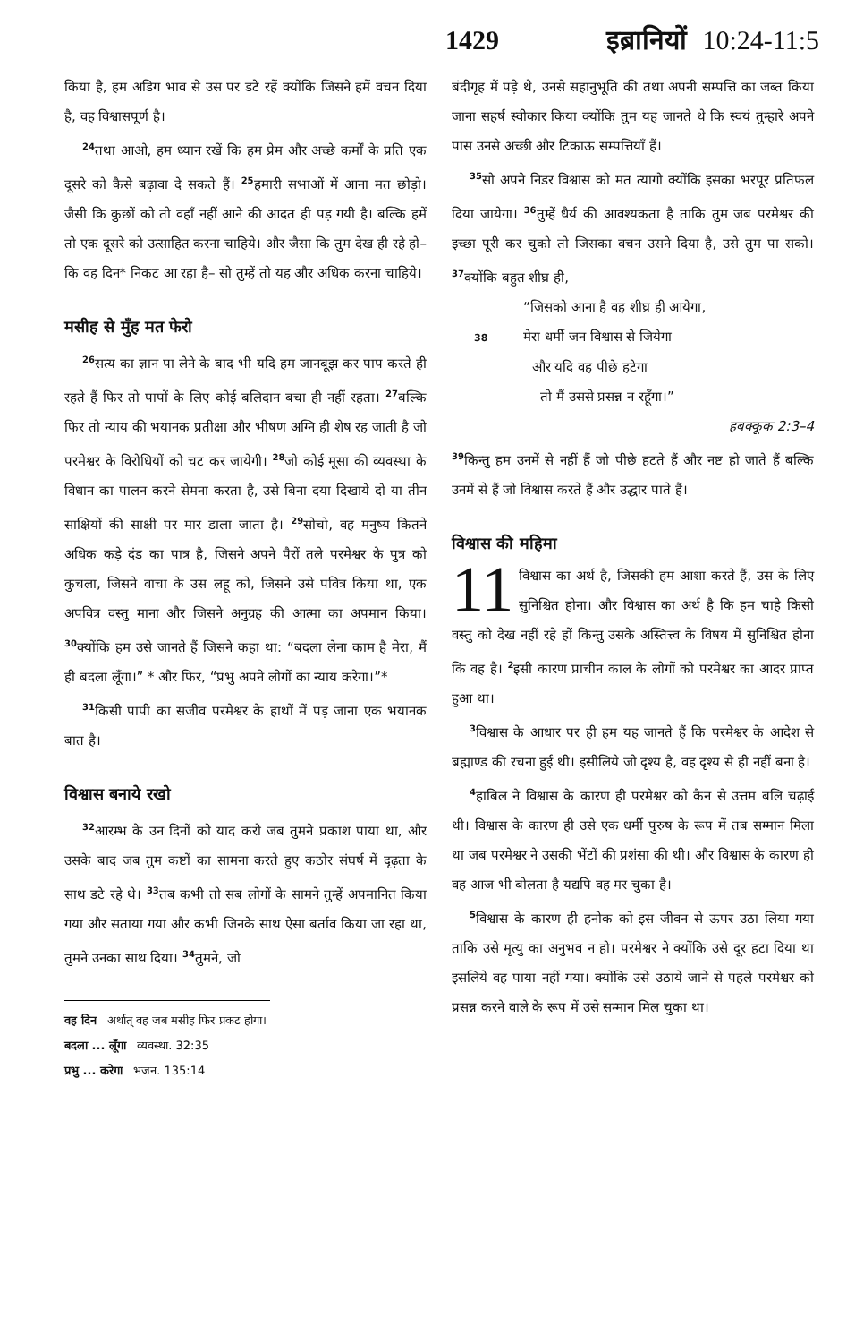1429 इब्रानियों 10:24-11:5
किया है, हम अडिग भाव से उस पर डटे रहें क्योंकि जिसने हमें वचन दिया है, वह विश्वासपूर्ण है।
<sup>24</sup> तथा आओ, हम ध्यान रखें कि हम प्रेम और अच्छे कर्मों के प्रति एक दूसरे को कैसे बढ़ावा दे सकते हैं। <sup>25</sup>हमारी सभाओं में आना मत छोड़ो। जैसी कि कुछों को तो वहाँ नहीं आने की आदत ही पड़ गयी है। बल्कि हमें तो एक दूसरे को उत्साहित करना चाहिये। और जैसा कि तुम देख ही रहे हो–कि वह दिन* निकट आ रहा है– सो तुम्हें तो यह और अधिक करना चाहिये।
मसीह से मुँह मत फेरो
<sup>26</sup> सत्य का ज्ञान पा लेने के बाद भी यदि हम जानबूझ कर पाप करते ही रहते हैं फिर तो पापों के लिए कोई बलिदान बचा ही नहीं रहता। <sup>27</sup>बल्कि फिर तो न्याय की भयानक प्रतीक्षा और भीषण अग्नि ही शेष रह जाती है जो परमेश्वर के विरोधियों को चट कर जायेगी। <sup>28</sup>जो कोई मूसा की व्यवस्था के विधान का पालन करने सेमना करता है, उसे बिना दया दिखाये दो या तीन साक्षियों की साक्षी पर मार डाला जाता है। <sup>29</sup>सोचो, वह मनुष्य कितने अधिक कड़े दंड का पात्र है, जिसने अपने पैरों तले परमेश्वर के पुत्र को कुचला, जिसने वाचा के उस लहू को, जिसने उसे पवित्र किया था, एक अपवित्र वस्तु माना और जिसने अनुग्रह की आत्मा का अपमान किया। <sup>30</sup>क्योंकि हम उसे जानते हैं जिसने कहा था: “बदला लेना काम है मेरा, मैं ही बदला लूँगा।” * और फिर, “प्रभु अपने लोगों का न्याय करेगा।”*
<sup>31</sup> किसी पापी का सजीव परमेश्वर के हाथों में पड़ जाना एक भयानक बात है।
विश्वास बनाये रखो
<sup>32</sup> आरम्भ के उन दिनों को याद करो जब तुमने प्रकाश पाया था, और उसके बाद जब तुम कष्टों का सामना करते हुए कठोर संघर्ष में दृढ़ता के साथ डटे रहे थे। <sup>33</sup>तब कभी तो सब लोगों के सामने तुम्हें अपमानित किया गया और सताया गया और कभी जिनके साथ ऐसा बर्ताव किया जा रहा था, तुमने उनका साथ दिया। <sup>34</sup>तुमने, जो
वह दिन अर्थात् वह जब मसीह फिर प्रकट होगा।
बदला ... लूँगा व्यवस्था. 32:35
प्रभु ... करेगा भजन. 135:14
बंदीगृह में पड़े थे, उनसे सहानुभूति की तथा अपनी सम्पत्ति का जब्त किया जाना सहर्ष स्वीकार किया क्योंकि तुम यह जानते थे कि स्वयं तुम्हारे अपने पास उनसे अच्छी और टिकाऊ सम्पत्तियाँ हैं।
<sup>35</sup> सो अपने निडर विश्वास को मत त्यागो क्योंकि इसका भरपूर प्रतिफल दिया जायेगा। <sup>36</sup>तुम्हें धैर्य की आवश्यकता है ताकि तुम जब परमेश्वर की इच्छा पूरी कर चुको तो जिसका वचन उसने दिया है, उसे तुम पा सको। <sup>37</sup>क्योंकि बहुत शीघ्र ही,
“जिसको आना है वह शीघ्र ही आयेगा,
38 मेरा धर्मी जन विश्वास से जियेगा
और यदि वह पीछे हटेगा
तो मैं उससे प्रसन्न न रहूँगा।”
हबक्कूक 2:3–4
<sup>39</sup> किन्तु हम उनमें से नहीं हैं जो पीछे हटते हैं और नष्ट हो जाते हैं बल्कि उनमें से हैं जो विश्वास करते हैं और उद्धार पाते हैं।
विश्वास की महिमा
11 विश्वास का अर्थ है, जिसकी हम आशा करते हैं, उस के लिए सुनिश्चित होना। और विश्वास का अर्थ है कि हम चाहे किसी वस्तु को देख नहीं रहे हों किन्तु उसके अस्तित्त्व के विषय में सुनिश्चित होना कि वह है। <sup>2</sup>इसी कारण प्राचीन काल के लोगों को परमेश्वर का आदर प्राप्त हुआ था।
<sup>3</sup> विश्वास के आधार पर ही हम यह जानते हैं कि परमेश्वर के आदेश से ब्रह्माण्ड की रचना हुई थी। इसीलिये जो दृश्य है, वह दृश्य से ही नहीं बना है।
<sup>4</sup> हाबिल ने विश्वास के कारण ही परमेश्वर को कैन से उत्तम बलि चढ़ाई थी। विश्वास के कारण ही उसे एक धर्मी पुरुष के रूप में तब सम्मान मिला था जब परमेश्वर ने उसकी भेंटों की प्रशंसा की थी। और विश्वास के कारण ही वह आज भी बोलता है यद्यपि वह मर चुका है।
<sup>5</sup> विश्वास के कारण ही हनोक को इस जीवन से ऊपर उठा लिया गया ताकि उसे मृत्यु का अनुभव न हो। परमेश्वर ने क्योंकि उसे दूर हटा दिया था इसलिये वह पाया नहीं गया। क्योंकि उसे उठाये जाने से पहले परमेश्वर को प्रसन्न करने वाले के रूप में उसे सम्मान मिल चुका था।